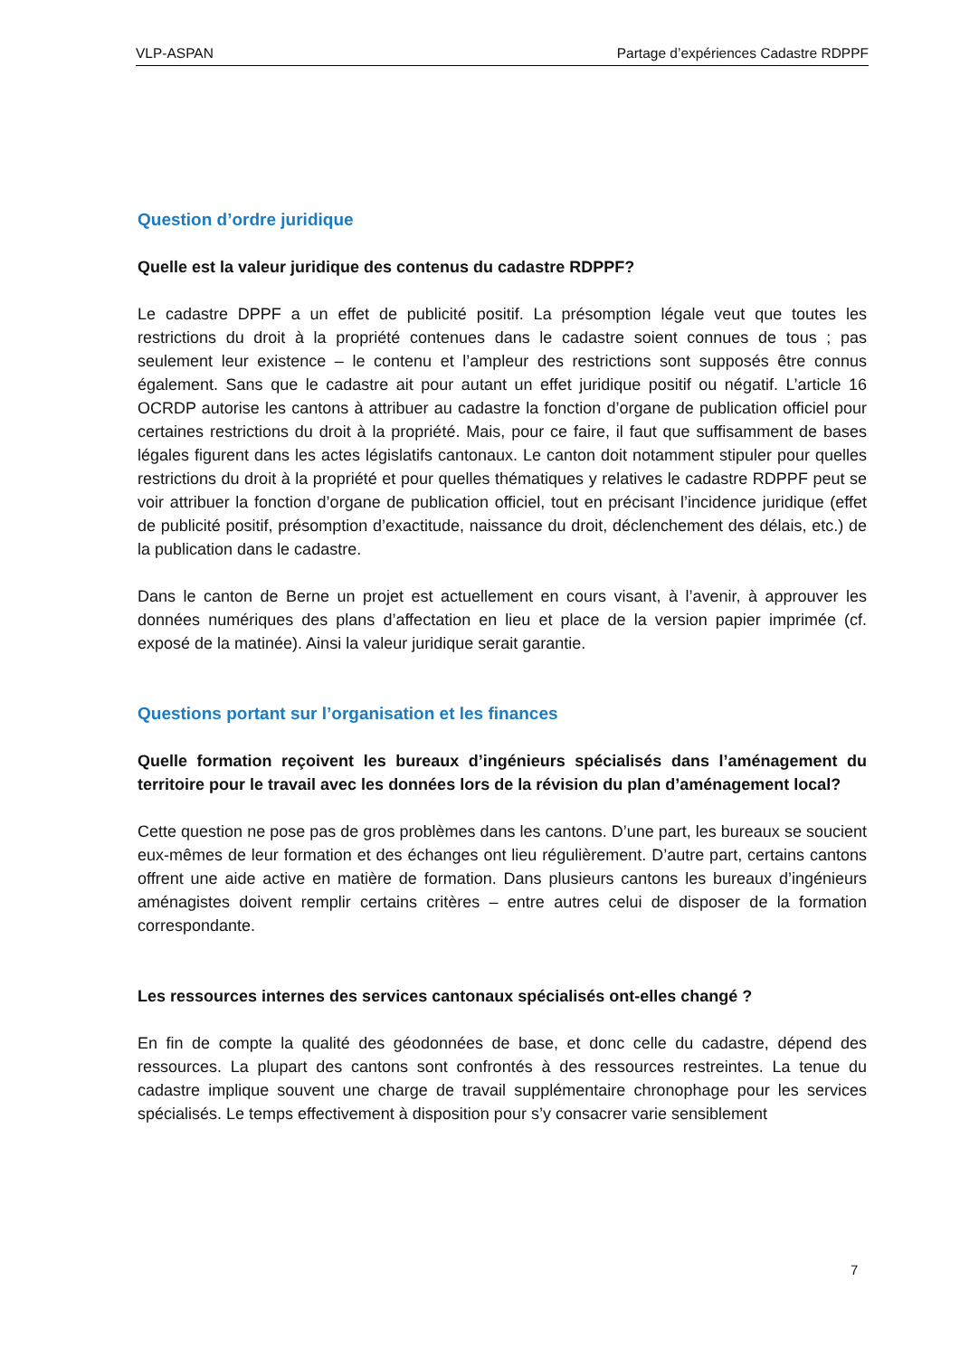VLP-ASPAN Partage d’expériences Cadastre RDPPF
Question d’ordre juridique
Quelle est la valeur juridique des contenus du cadastre RDPPF?
Le cadastre DPPF a un effet de publicité positif. La présomption légale veut que toutes les restrictions du droit à la propriété contenues dans le cadastre soient connues de tous ; pas seulement leur existence – le contenu et l’ampleur des restrictions sont supposés être connus également. Sans que le cadastre ait pour autant un effet juridique positif ou négatif. L’article 16 OCRDP autorise les cantons à attribuer au cadastre la fonction d’organe de publication officiel pour certaines restrictions du droit à la propriété. Mais, pour ce faire, il faut que suffisamment de bases légales figurent dans les actes législatifs cantonaux. Le canton doit notamment stipuler pour quelles restrictions du droit à la propriété et pour quelles thématiques y relatives le cadastre RDPPF peut se voir attribuer la fonction d’organe de publication officiel, tout en précisant l’incidence juridique (effet de publicité positif, présomption d’exactitude, naissance du droit, déclenchement des délais, etc.) de la publication dans le cadastre.
Dans le canton de Berne un projet est actuellement en cours visant, à l’avenir, à approuver les données numériques des plans d’affectation en lieu et place de la version papier imprimée (cf. exposé de la matinée). Ainsi la valeur juridique serait garantie.
Questions portant sur l’organisation et les finances
Quelle formation reçoivent les bureaux d’ingénieurs spécialisés dans l’aménagement du territoire pour le travail avec les données lors de la révision du plan d’aménagement local?
Cette question ne pose pas de gros problèmes dans les cantons. D’une part, les bureaux se soucient eux-mêmes de leur formation et des échanges ont lieu régulièrement. D’autre part, certains cantons offrent une aide active en matière de formation. Dans plusieurs cantons les bureaux d’ingénieurs aménagistes doivent remplir certains critères – entre autres celui de disposer de la formation correspondante.
Les ressources internes des services cantonaux spécialisés ont-elles changé ?
En fin de compte la qualité des géodonnées de base, et donc celle du cadastre, dépend des ressources. La plupart des cantons sont confrontés à des ressources restreintes. La tenue du cadastre implique souvent une charge de travail supplémentaire chronophage pour les services spécialisés. Le temps effectivement à disposition pour s’y consacrer varie sensiblement
7